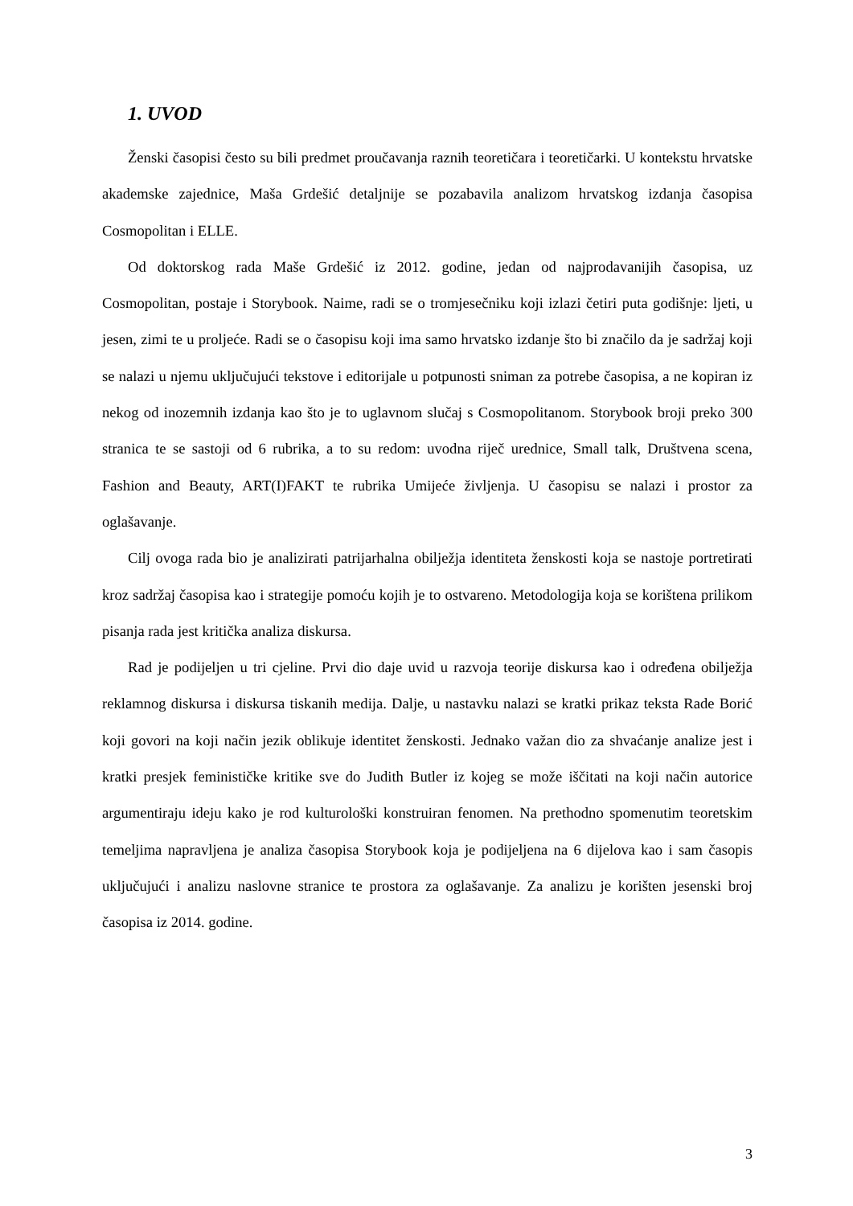1. UVOD
Ženski časopisi često su bili predmet proučavanja raznih teoretičara i teoretičarki. U kontekstu hrvatske akademske zajednice, Maša Grdešić detaljnije se pozabavila analizom hrvatskog izdanja časopisa Cosmopolitan i ELLE.
Od doktorskog rada Maše Grdešić iz 2012. godine, jedan od najprodavanijih časopisa, uz Cosmopolitan, postaje i Storybook. Naime, radi se o tromjesečniku koji izlazi četiri puta godišnje: ljeti, u jesen, zimi te u proljeće. Radi se o časopisu koji ima samo hrvatsko izdanje što bi značilo da je sadržaj koji se nalazi u njemu uključujući tekstove i editorijale u potpunosti sniman za potrebe časopisa, a ne kopiran iz nekog od inozemnih izdanja kao što je to uglavnom slučaj s Cosmopolitanom. Storybook broji preko 300 stranica te se sastoji od 6 rubrika, a to su redom: uvodna riječ urednice, Small talk, Društvena scena, Fashion and Beauty, ART(I)FAKT te rubrika Umijeće življenja. U časopisu se nalazi i prostor za oglašavanje.
Cilj ovoga rada bio je analizirati patrijarhalna obilježja identiteta ženskosti koja se nastoje portretirati kroz sadržaj časopisa kao i strategije pomoću kojih je to ostvareno. Metodologija koja se korištena prilikom pisanja rada jest kritička analiza diskursa.
Rad je podijeljen u tri cjeline. Prvi dio daje uvid u razvoja teorije diskursa kao i određena obilježja reklamnog diskursa i diskursa tiskanih medija. Dalje, u nastavku nalazi se kratki prikaz teksta Rade Borić koji govori na koji način jezik oblikuje identitet ženskosti. Jednako važan dio za shvaćanje analize jest i kratki presjek feminističke kritike sve do Judith Butler iz kojeg se može iščitati na koji način autorice argumentiraju ideju kako je rod kulturološki konstruiran fenomen. Na prethodno spomenutim teoretskim temeljima napravljena je analiza časopisa Storybook koja je podijeljena na 6 dijelova kao i sam časopis uključujući i analizu naslovne stranice te prostora za oglašavanje. Za analizu je korišten jesenski broj časopisa iz 2014. godine.
3